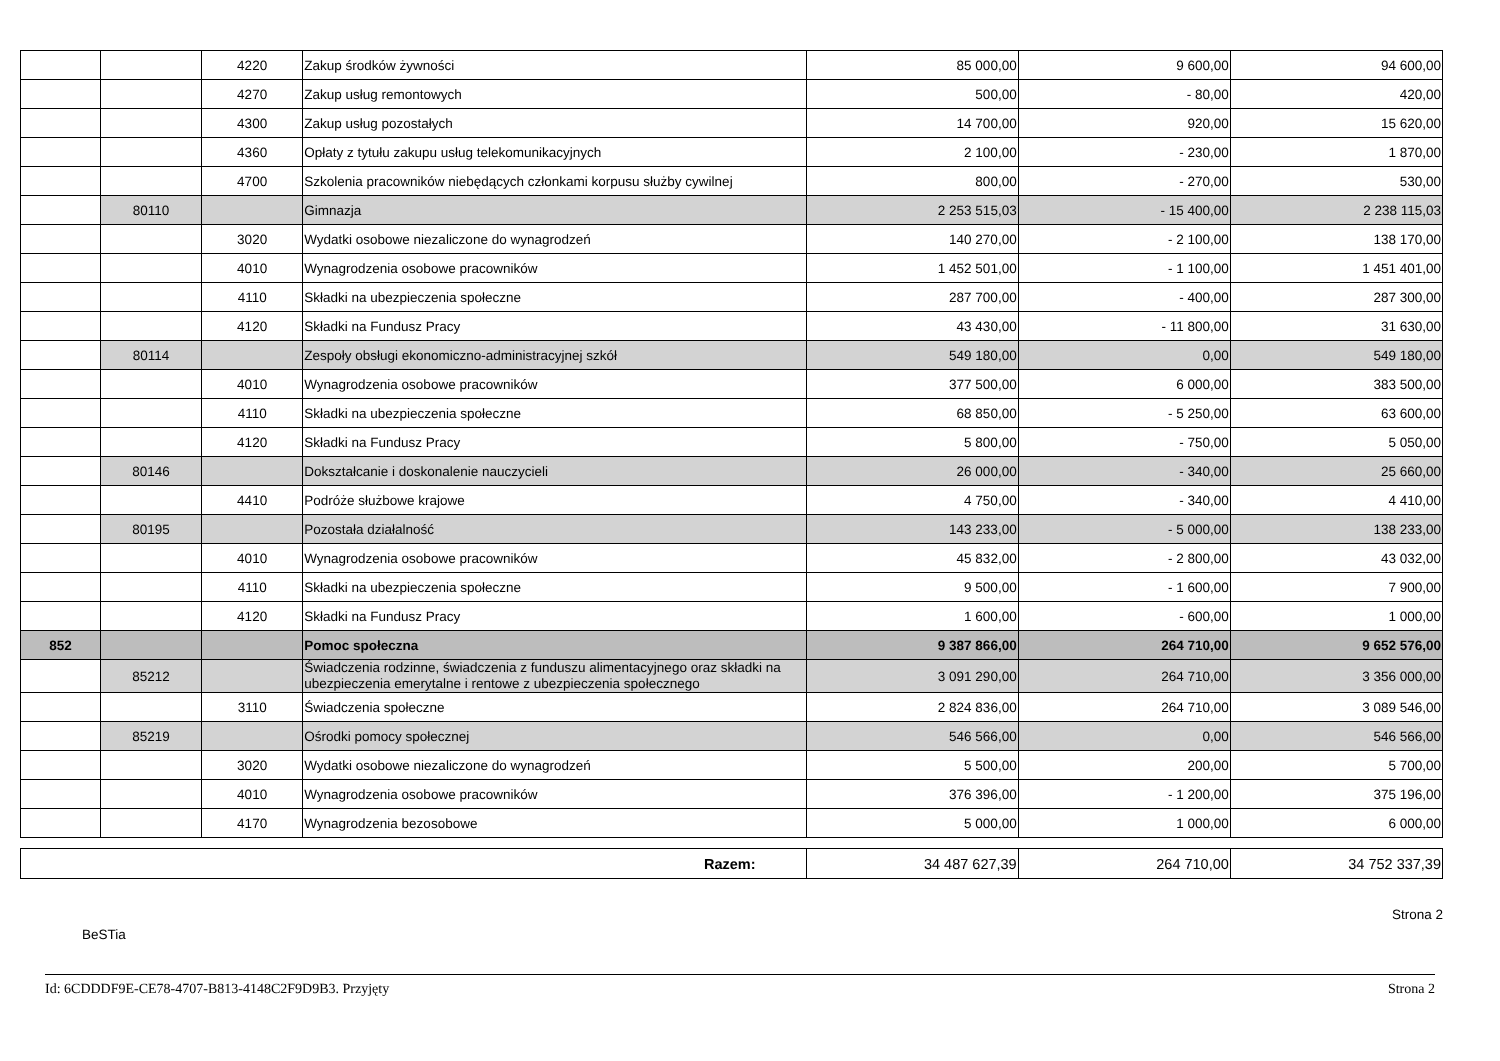| | | 4220 | Zakup środków żywności | 85 000,00 | 9 600,00 | 94 600,00 |
| | | 4270 | Zakup usług remontowych | 500,00 | - 80,00 | 420,00 |
| | | 4300 | Zakup usług pozostałych | 14 700,00 | 920,00 | 15 620,00 |
| | | 4360 | Opłaty z tytułu zakupu usług telekomunikacyjnych | 2 100,00 | - 230,00 | 1 870,00 |
| | | 4700 | Szkolenia pracowników niebędących członkami korpusu służby cywilnej | 800,00 | - 270,00 | 530,00 |
| | 80110 | | Gimnazja | 2 253 515,03 | - 15 400,00 | 2 238 115,03 |
| | | 3020 | Wydatki osobowe niezaliczone do wynagrodzeń | 140 270,00 | - 2 100,00 | 138 170,00 |
| | | 4010 | Wynagrodzenia osobowe pracowników | 1 452 501,00 | - 1 100,00 | 1 451 401,00 |
| | | 4110 | Składki na ubezpieczenia społeczne | 287 700,00 | - 400,00 | 287 300,00 |
| | | 4120 | Składki na Fundusz Pracy | 43 430,00 | - 11 800,00 | 31 630,00 |
| | 80114 | | Zespoły obsługi ekonomiczno-administracyjnej szkół | 549 180,00 | 0,00 | 549 180,00 |
| | | 4010 | Wynagrodzenia osobowe pracowników | 377 500,00 | 6 000,00 | 383 500,00 |
| | | 4110 | Składki na ubezpieczenia społeczne | 68 850,00 | - 5 250,00 | 63 600,00 |
| | | 4120 | Składki na Fundusz Pracy | 5 800,00 | - 750,00 | 5 050,00 |
| | 80146 | | Dokształcanie i doskonalenie nauczycieli | 26 000,00 | - 340,00 | 25 660,00 |
| | | 4410 | Podróże służbowe krajowe | 4 750,00 | - 340,00 | 4 410,00 |
| | 80195 | | Pozostała działalność | 143 233,00 | - 5 000,00 | 138 233,00 |
| | | 4010 | Wynagrodzenia osobowe pracowników | 45 832,00 | - 2 800,00 | 43 032,00 |
| | | 4110 | Składki na ubezpieczenia społeczne | 9 500,00 | - 1 600,00 | 7 900,00 |
| | | 4120 | Składki na Fundusz Pracy | 1 600,00 | - 600,00 | 1 000,00 |
| 852 | | | Pomoc społeczna | 9 387 866,00 | 264 710,00 | 9 652 576,00 |
| | 85212 | | Świadczenia rodzinne, świadczenia z funduszu alimentacyjnego oraz składki na ubezpieczenia emerytalne i rentowe z ubezpieczenia społecznego | 3 091 290,00 | 264 710,00 | 3 356 000,00 |
| | | 3110 | Świadczenia społeczne | 2 824 836,00 | 264 710,00 | 3 089 546,00 |
| | 85219 | | Ośrodki pomocy społecznej | 546 566,00 | 0,00 | 546 566,00 |
| | | 3020 | Wydatki osobowe niezaliczone do wynagrodzeń | 5 500,00 | 200,00 | 5 700,00 |
| | | 4010 | Wynagrodzenia osobowe pracowników | 376 396,00 | - 1 200,00 | 375 196,00 |
| | | 4170 | Wynagrodzenia bezosobowe | 5 000,00 | 1 000,00 | 6 000,00 |
| Razem: | 34 487 627,39 | 264 710,00 | 34 752 337,39 |
BeSTia Strona 2
Id: 6CDDDF9E-CE78-4707-B813-4148C2F9D9B3. Przyjęty Strona 2